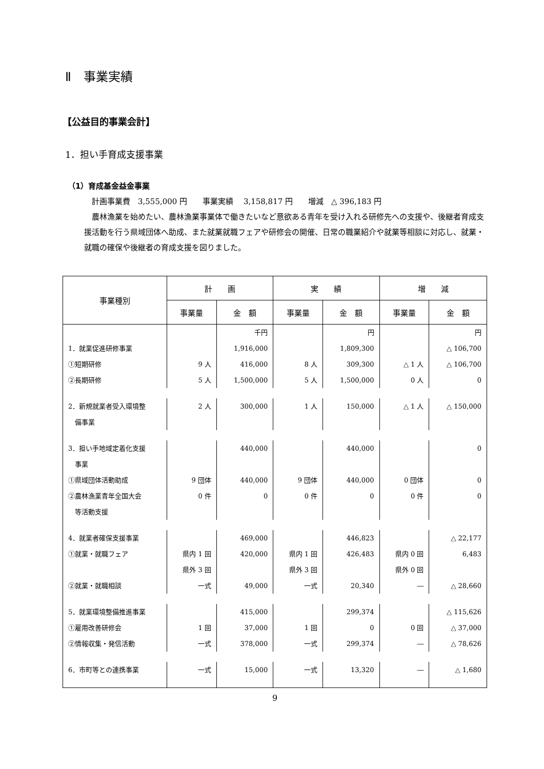Ⅱ　事業実績
【公益目的事業会計】
1．担い手育成支援事業
（1）育成基金益金事業
　計画事業費　3,555,000 円　　事業実績　 3,158,817 円　　増減　△ 396,183 円
　農林漁業を始めたい、農林漁業事業体で働きたいなど意欲ある青年を受け入れる研修先への支援や、後継者育成支援活動を行う県域団体へ助成、また就業就職フェアや研修会の開催、日常の職業紹介や就業等相談に対応し、就業・就職の確保や後継者の育成支援を図りました。
| 事業種別 | 計 画 | | 実 績 | | 増 減 | |
| --- | --- | --- | --- | --- | --- | --- |
| | 事業量 | 金 額 | 事業量 | 金 額 | 事業量 | 金 額 |
| | | 千円 | | 円 | | 円 |
| 1．就業促進研修事業 | | 1,916,000 | | 1,809,300 | | △ 106,700 |
| ①短期研修 | 9 人 | 416,000 | 8 人 | 309,300 | △ 1 人 | △ 106,700 |
| ②長期研修 | 5 人 | 1,500,000 | 5 人 | 1,500,000 | 0 人 | 0 |
| 2．新規就業者受入環境整 備事業 | 2 人 | 300,000 | 1 人 | 150,000 | △ 1 人 | △ 150,000 |
| 3．担い手地域定着化支援 事業 | | 440,000 | | 440,000 | | 0 |
| ①県域団体活動助成 | 9 団体 | 440,000 | 9 団体 | 440,000 | 0 団体 | 0 |
| ②農林漁業青年全国大会 等活動支援 | 0 件 | 0 | 0 件 | 0 | 0 件 | 0 |
| 4．就業者確保支援事業 | | 469,000 | | 446,823 | | △ 22,177 |
| ①就業・就職フェア | 県内 1 回 県外 3 回 | 420,000 | 県内 1 回 県外 3 回 | 426,483 | 県内 0 回 県外 0 回 | 6,483 |
| ②就業・就職相談 | 一式 | 49,000 | 一式 | 20,340 | ― | △ 28,660 |
| 5．就業環境整備推進事業 | | 415,000 | | 299,374 | | △ 115,626 |
| ①雇用改善研修会 | 1 回 | 37,000 | 1 回 | 0 | 0 回 | △ 37,000 |
| ②情報収集・発信活動 | 一式 | 378,000 | 一式 | 299,374 | ― | △ 78,626 |
| 6．市町等との連携事業 | 一式 | 15,000 | 一式 | 13,320 | ― | △ 1,680 |
9